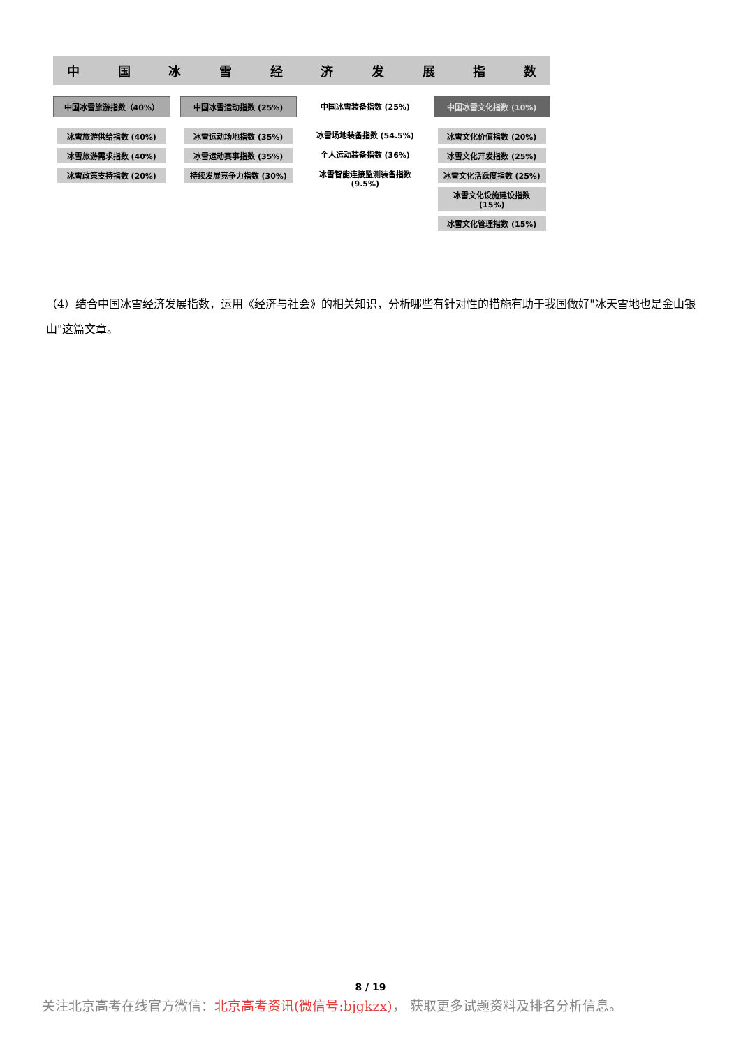中国冰雪经济发展指数
中国冰雪旅游指数（40%）
冰雪旅游供给指数 (40%)
冰雪旅游需求指数 (40%)
冰雪政策支持指数 (20%)
中国冰雪运动指数 (25%)
冰雪运动场地指数 (35%)
冰雪运动赛事指数 (35%)
持续发展竞争力指数 (30%)
中国冰雪装备指数 (25%)
冰雪场地装备指数 (54.5%)
个人运动装备指数 (36%)
冰雪智能连接监测装备指数 (9.5%)
中国冰雪文化指数 (10%)
冰雪文化价值指数 (20%)
冰雪文化开发指数 (25%)
冰雪文化活跃度指数 (25%)
冰雪文化设施建设指数 (15%)
冰雪文化管理指数 (15%)
（4）结合中国冰雪经济发展指数，运用《经济与社会》的相关知识，分析哪些有针对性的措施有助于我国做好"冰天雪地也是金山银山"这篇文章。
8 / 19
关注北京高考在线官方微信：北京高考资讯(微信号:bjgkzx)， 获取更多试题资料及排名分析信息。